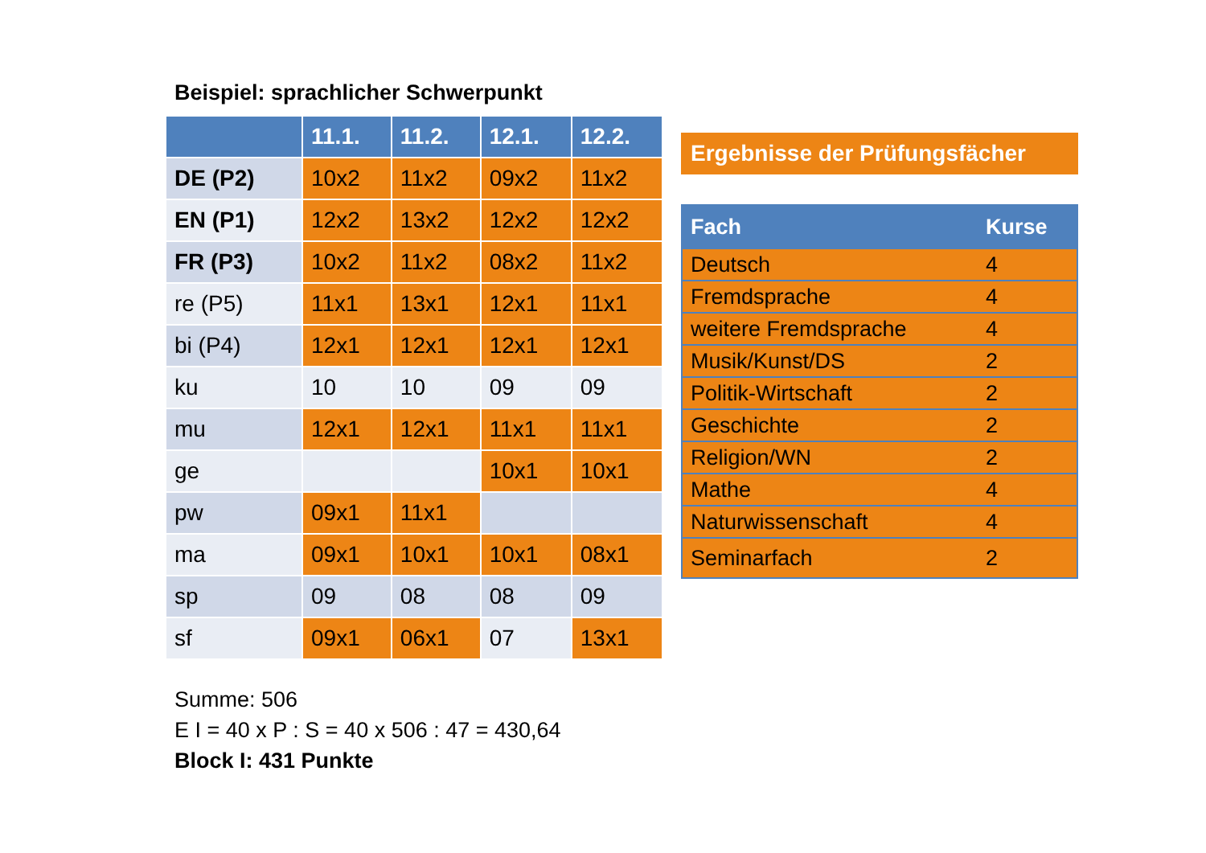Beispiel: sprachlicher Schwerpunkt
| | 11.1. | 11.2. | 12.1. | 12.2. |
| --- | --- | --- | --- | --- |
| DE (P2) | 10x2 | 11x2 | 09x2 | 11x2 |
| EN (P1) | 12x2 | 13x2 | 12x2 | 12x2 |
| FR (P3) | 10x2 | 11x2 | 08x2 | 11x2 |
| re (P5) | 11x1 | 13x1 | 12x1 | 11x1 |
| bi (P4) | 12x1 | 12x1 | 12x1 | 12x1 |
| ku | 10 | 10 | 09 | 09 |
| mu | 12x1 | 12x1 | 11x1 | 11x1 |
| ge | | | 10x1 | 10x1 |
| pw | 09x1 | 11x1 | | |
| ma | 09x1 | 10x1 | 10x1 | 08x1 |
| sp | 09 | 08 | 08 | 09 |
| sf | 09x1 | 06x1 | 07 | 13x1 |
Summe: 506
E I = 40 x P : S = 40 x 506 : 47 = 430,64
Block I: 431 Punkte
Ergebnisse der Prüfungsfächer
| Fach | Kurse |
| --- | --- |
| Deutsch | 4 |
| Fremdsprache | 4 |
| weitere Fremdsprache | 4 |
| Musik/Kunst/DS | 2 |
| Politik-Wirtschaft | 2 |
| Geschichte | 2 |
| Religion/WN | 2 |
| Mathe | 4 |
| Naturwissenschaft | 4 |
| Seminarfach | 2 |